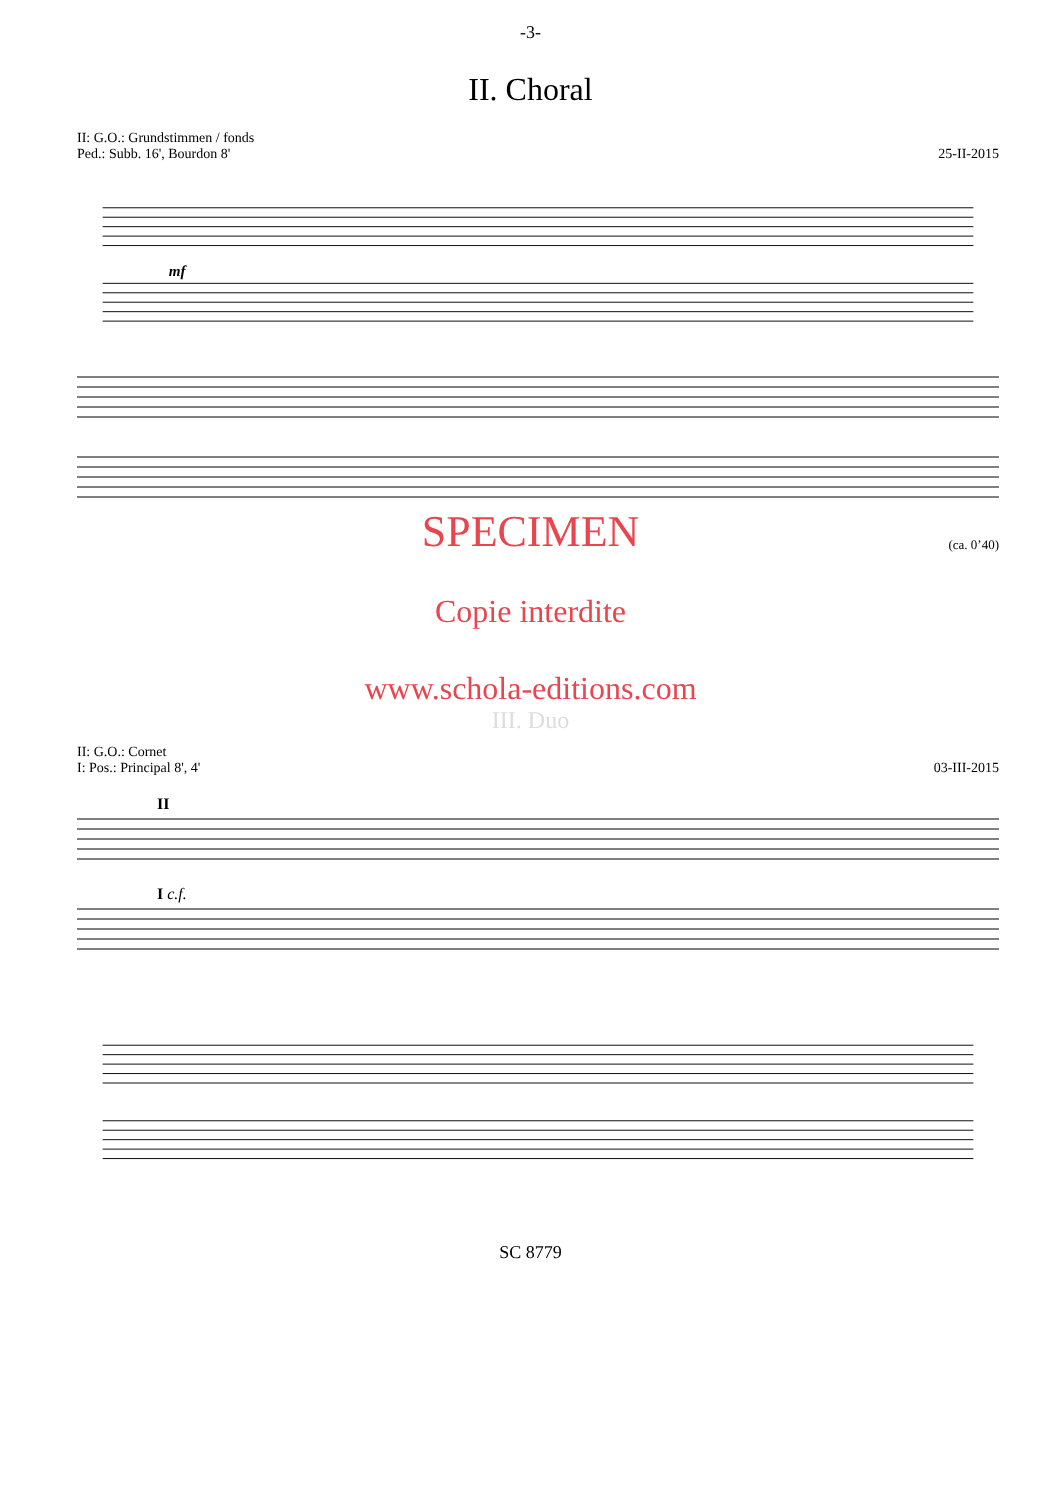-3-
II. Choral
II: G.O.: Grundstimmen / fonds
Ped.: Subb. 16', Bourdon 8'
25-II-2015
mf
SPECIMEN
(ca. 0’40)
Copie interdite
www.schola-editions.com
III. Duo
II: G.O.: Cornet
I: Pos.: Principal 8', 4'
03-III-2015
II
I c.f.
SC 8779